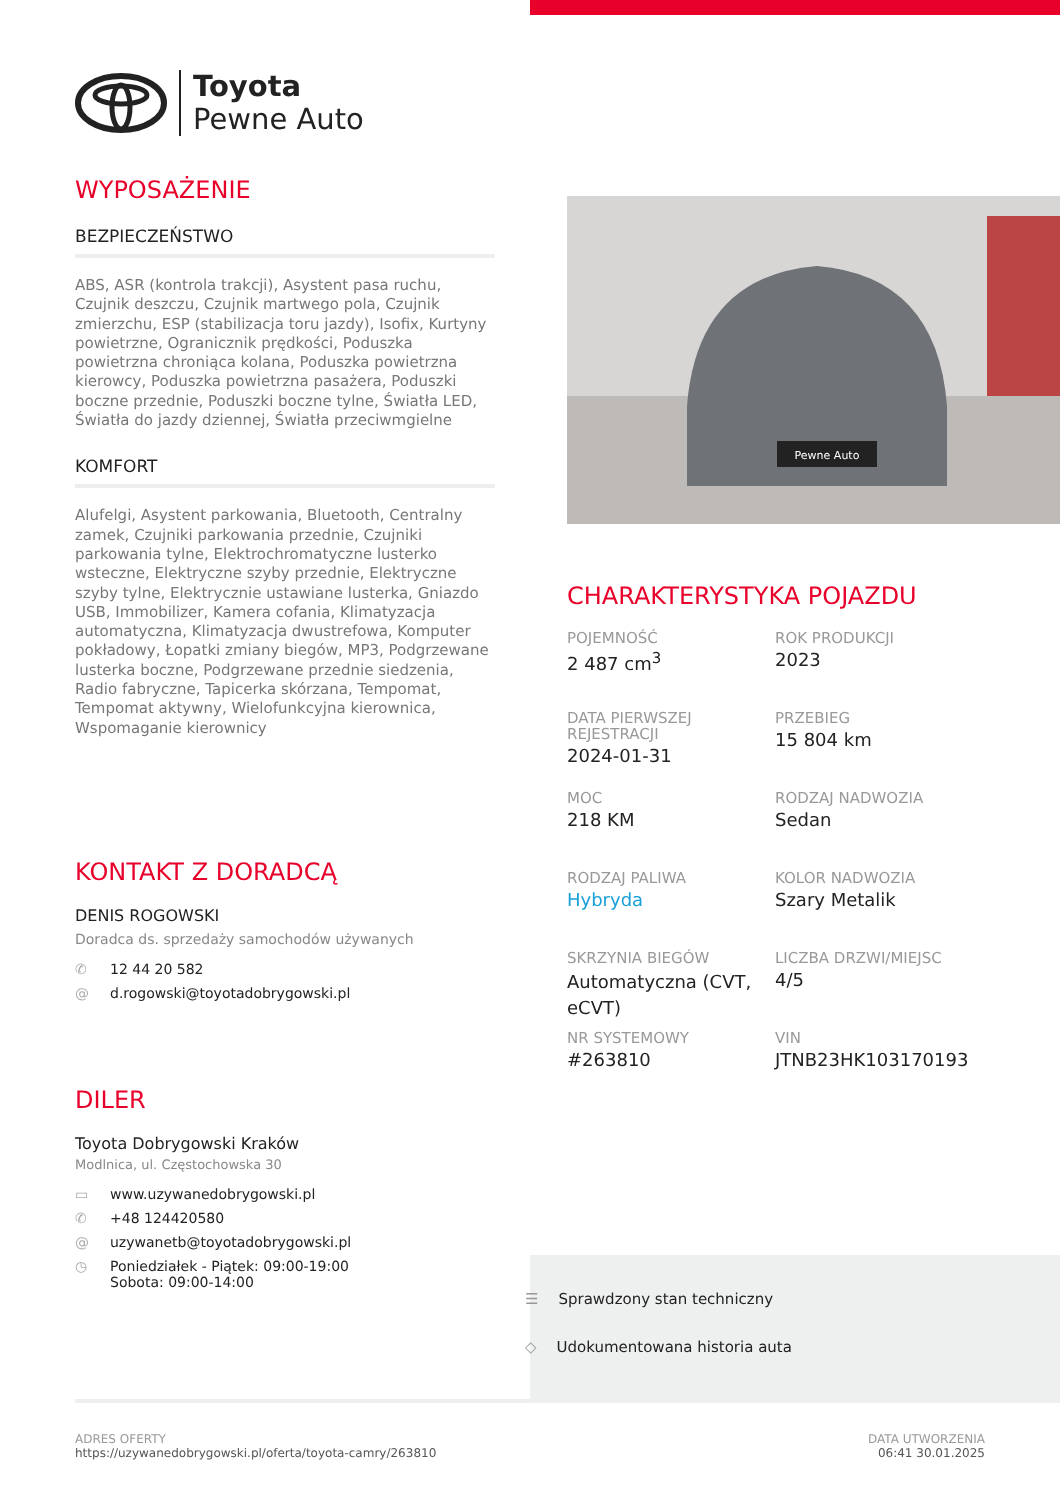Toyota
Pewne Auto
WYPOSAŻENIE
BEZPIECZEŃSTWO
ABS, ASR (kontrola trakcji), Asystent pasa ruchu, Czujnik deszczu, Czujnik martwego pola, Czujnik zmierzchu, ESP (stabilizacja toru jazdy), Isofix, Kurtyny powietrzne, Ogranicznik prędkości, Poduszka powietrzna chroniąca kolana, Poduszka powietrzna kierowcy, Poduszka powietrzna pasażera, Poduszki boczne przednie, Poduszki boczne tylne, Światła LED, Światła do jazdy dziennej, Światła przeciwmgielne
KOMFORT
Alufelgi, Asystent parkowania, Bluetooth, Centralny zamek, Czujniki parkowania przednie, Czujniki parkowania tylne, Elektrochromatyczne lusterko wsteczne, Elektryczne szyby przednie, Elektryczne szyby tylne, Elektrycznie ustawiane lusterka, Gniazdo USB, Immobilizer, Kamera cofania, Klimatyzacja automatyczna, Klimatyzacja dwustrefowa, Komputer pokładowy, Łopatki zmiany biegów, MP3, Podgrzewane lusterka boczne, Podgrzewane przednie siedzenia, Radio fabryczne, Tapicerka skórzana, Tempomat, Tempomat aktywny, Wielofunkcyjna kierownica, Wspomaganie kierownicy
KONTAKT Z DORADCĄ
DENIS ROGOWSKI
Doradca ds. sprzedaży samochodów używanych
✆ 12 44 20 582
@ d.rogowski@toyotadobrygowski.pl
DILER
Toyota Dobrygowski Kraków
Modlnica, ul. Częstochowska 30
▭ www.uzywanedobrygowski.pl
✆ +48 124420580
@ uzywanetb@toyotadobrygowski.pl
◷ Poniedziałek - Piątek: 09:00-19:00
Sobota: 09:00-14:00
Pewne Auto
CHARAKTERYSTYKA POJAZDU
POJEMNOŚĆ
2 487 cm<sup>3</sup>
ROK PRODUKCJI
2023
DATA PIERWSZEJ REJESTRACJI
2024-01-31
PRZEBIEG
15 804 km
MOC
218 KM
RODZAJ NADWOZIA
Sedan
RODZAJ PALIWA
Hybryda
KOLOR NADWOZIA
Szary Metalik
SKRZYNIA BIEGÓW
Automatyczna (CVT, eCVT)
LICZBA DRZWI/MIEJSC
4/5
NR SYSTEMOWY
#263810
VIN
JTNB23HK103170193
☰ Sprawdzony stan techniczny
◇ Udokumentowana historia auta
ADRES OFERTY
https://uzywanedobrygowski.pl/oferta/toyota-camry/263810
DATA UTWORZENIA
06:41 30.01.2025